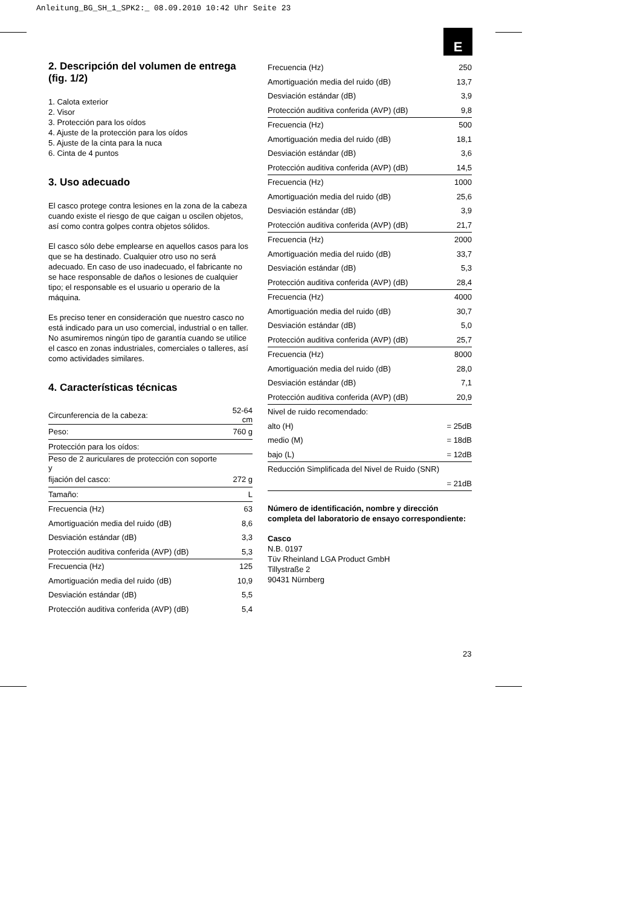Anleitung_BG_SH_1_SPK2:_ 08.09.2010 10:42 Uhr Seite 23
E
2. Descripción del volumen de entrega (fig. 1/2)
1. Calota exterior
2. Visor
3. Protección para los oídos
4. Ajuste de la protección para los oídos
5. Ajuste de la cinta para la nuca
6. Cinta de 4 puntos
3. Uso adecuado
El casco protege contra lesiones en la zona de la cabeza cuando existe el riesgo de que caigan u oscilen objetos, así como contra golpes contra objetos sólidos.
El casco sólo debe emplearse en aquellos casos para los que se ha destinado. Cualquier otro uso no será adecuado. En caso de uso inadecuado, el fabricante no se hace responsable de daños o lesiones de cualquier tipo; el responsable es el usuario u operario de la máquina.
Es preciso tener en consideración que nuestro casco no está indicado para un uso comercial, industrial o en taller. No asumiremos ningún tipo de garantía cuando se utilice el casco en zonas industriales, comerciales o talleres, así como actividades similares.
4. Características técnicas
| Circunferencia de la cabeza: | 52-64 cm |
| Peso: | 760 g |
| Protección para los oídos: | |
| Peso de 2 auriculares de protección con soporte y | |
| fijación del casco: | 272 g |
| Tamaño: | L |
| Frecuencia (Hz) | 63 |
| Amortiguación media del ruido (dB) | 8,6 |
| Desviación estándar (dB) | 3,3 |
| Protección auditiva conferida (AVP) (dB) | 5,3 |
| Frecuencia (Hz) | 125 |
| Amortiguación media del ruido (dB) | 10,9 |
| Desviación estándar (dB) | 5,5 |
| Protección auditiva conferida (AVP) (dB) | 5,4 |
| Frecuencia (Hz) | 250 |
| Amortiguación media del ruido (dB) | 13,7 |
| Desviación estándar (dB) | 3,9 |
| Protección auditiva conferida (AVP) (dB) | 9,8 |
| Frecuencia (Hz) | 500 |
| Amortiguación media del ruido (dB) | 18,1 |
| Desviación estándar (dB) | 3,6 |
| Protección auditiva conferida (AVP) (dB) | 14,5 |
| Frecuencia (Hz) | 1000 |
| Amortiguación media del ruido (dB) | 25,6 |
| Desviación estándar (dB) | 3,9 |
| Protección auditiva conferida (AVP) (dB) | 21,7 |
| Frecuencia (Hz) | 2000 |
| Amortiguación media del ruido (dB) | 33,7 |
| Desviación estándar (dB) | 5,3 |
| Protección auditiva conferida (AVP) (dB) | 28,4 |
| Frecuencia (Hz) | 4000 |
| Amortiguación media del ruido (dB) | 30,7 |
| Desviación estándar (dB) | 5,0 |
| Protección auditiva conferida (AVP) (dB) | 25,7 |
| Frecuencia (Hz) | 8000 |
| Amortiguación media del ruido (dB) | 28,0 |
| Desviación estándar (dB) | 7,1 |
| Protección auditiva conferida (AVP) (dB) | 20,9 |
| Nivel de ruido recomendado: | |
| alto (H) | = 25dB |
| medio (M) | = 18dB |
| bajo (L) | = 12dB |
| Reducción Simplificada del Nivel de Ruido (SNR) | |
| | = 21dB |
Número de identificación, nombre y dirección completa del laboratorio de ensayo correspondiente:
Casco
N.B. 0197
Tüv Rheinland LGA Product GmbH
Tillystraße 2
90431 Nürnberg
23